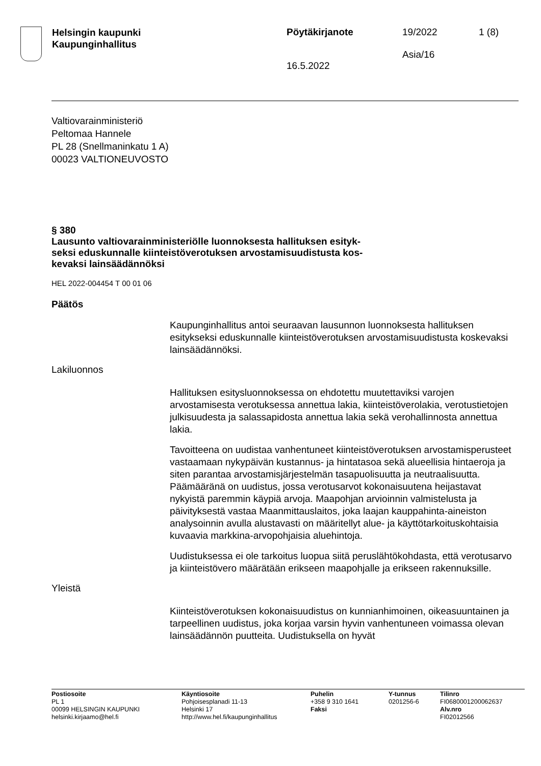Helsingin kaupunki
Kaupunginhallitus
Pöytäkirjanote
16.5.2022
19/2022
Asia/16
1 (8)
Valtiovarainministeriö
Peltomaa Hannele
PL 28 (Snellmaninkatu 1 A)
00023 VALTIONEUVOSTO
§ 380
Lausunto valtiovarainministeriölle luonnoksesta hallituksen esityk-
seksi eduskunnalle kiinteistöverotuksen arvostamisuudistusta kos-
kevaksi lainsäädännöksi
HEL 2022-004454 T 00 01 06
Päätös
Kaupunginhallitus antoi seuraavan lausunnon luonnoksesta hallituksen esitykseksi eduskunnalle kiinteistöverotuksen arvostamisuudistusta koskevaksi lainsäädännöksi.
Lakiluonnos
Hallituksen esitysluonnoksessa on ehdotettu muutettaviksi varojen arvostamisesta verotuksessa annettua lakia, kiinteistöverolakia, verotustietojen julkisuudesta ja salassapidosta annettua lakia sekä verohallinnosta annettua lakia.
Tavoitteena on uudistaa vanhentuneet kiinteistöverotuksen arvostamisperusteet vastaamaan nykypäivän kustannus- ja hintatasoa sekä alueellisia hintaeroja ja siten parantaa arvostamisjärjestelmän tasapuolisuutta ja neutraalisuutta. Päämääränä on uudistus, jossa verotusarvot kokonaisuutena heijastavat nykyistä paremmin käypiä arvoja. Maapohjan arvioinnin valmistelusta ja päivityksestä vastaa Maanmittauslaitos, joka laajan kauppahinta-aineiston analysoinnin avulla alustavasti on määritellyt alue- ja käyttötarkoituskohtaisia kuvaavia markkina-arvopohjaisia aluehintoja.
Uudistuksessa ei ole tarkoitus luopua siitä peruslähtökohdasta, että verotusarvo ja kiinteistövero määrätään erikseen maapohjalle ja erikseen rakennuksille.
Yleistä
Kiinteistöverotuksen kokonaisuudistus on kunnianhimoinen, oikeasuuntainen ja tarpeellinen uudistus, joka korjaa varsin hyvin vanhentuneen voimassa olevan lainsäädännön puutteita. Uudistuksella on hyvät
Postiosoite
PL 1
00099 HELSINGIN KAUPUNKI
helsinki.kirjaamo@hel.fi
Käyntiosoite
Pohjoisesplanadi 11-13
Helsinki 17
http://www.hel.fi/kaupunginhallitus
Puhelin
+358 9 310 1641
Faksi
Y-tunnus
0201256-6
Tilinro
FI0680001200062637
Alv.nro
FI02012566